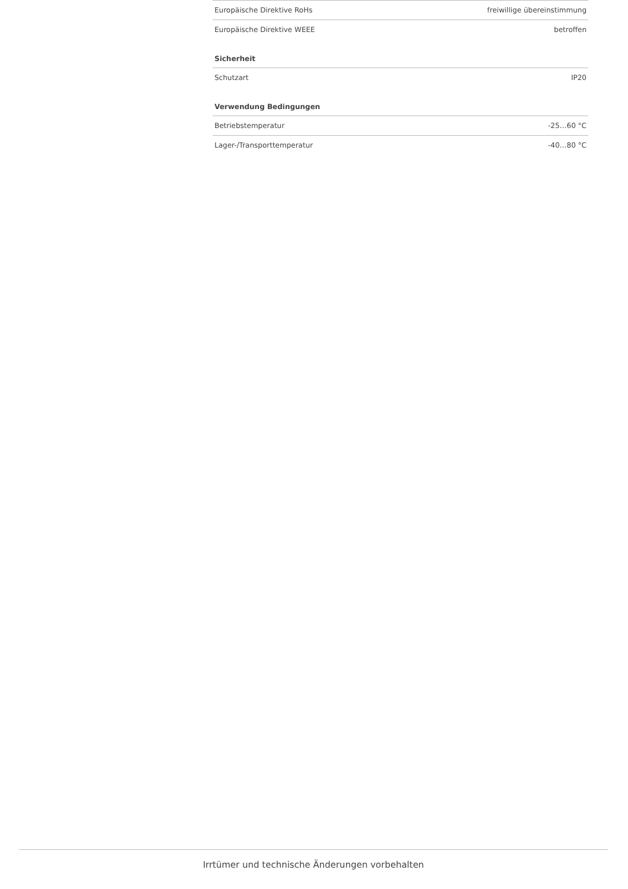| Europäische Direktive RoHs | freiwillige übereinstimmung |
| Europäische Direktive WEEE | betroffen |
Sicherheit
| Schutzart | IP20 |
Verwendung Bedingungen
| Betriebstemperatur | -25…60 °C |
| Lager-/Transporttemperatur | -40…80 °C |
Irrtümer und technische Änderungen vorbehalten